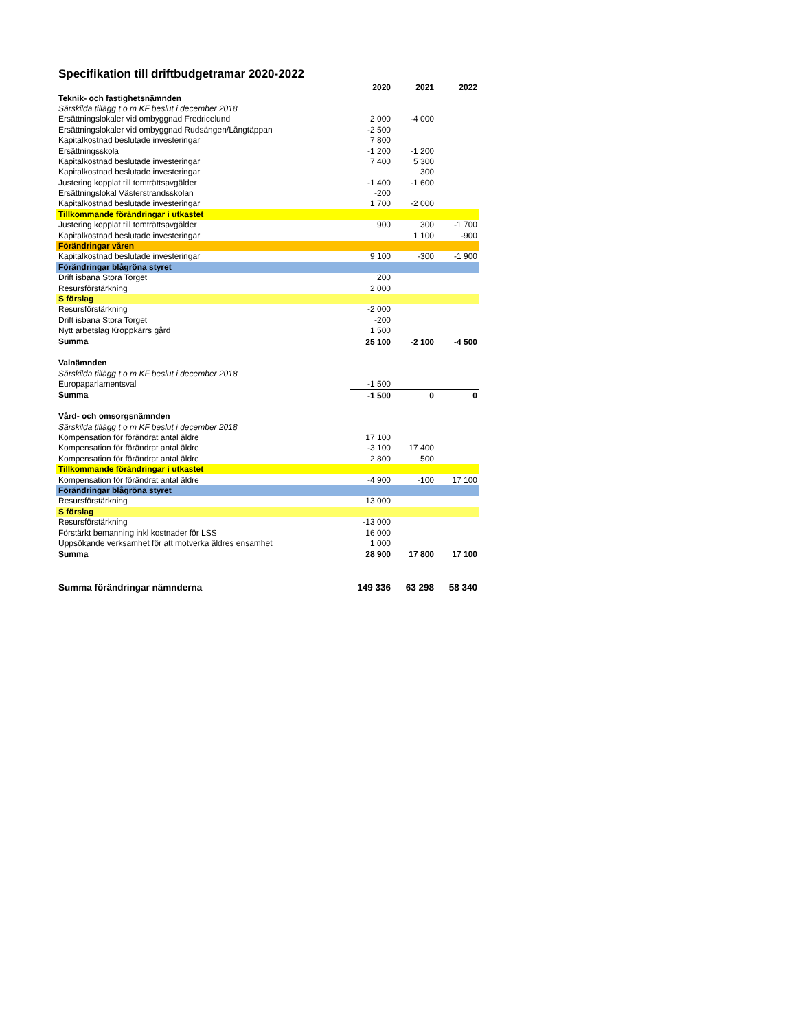Specifikation till driftbudgetramar 2020-2022
| | 2020 | 2021 | 2022 |
| Teknik- och fastighetsnämnden | | | |
| Särskilda tillägg t o m KF beslut i december 2018 | | | |
| Ersättningslokaler vid ombyggnad Fredricelund | 2 000 | -4 000 | |
| Ersättningslokaler vid ombyggnad Rudsängen/Långtäppan | -2 500 | | |
| Kapitalkostnad beslutade investeringar | 7 800 | | |
| Ersättningsskola | -1 200 | -1 200 | |
| Kapitalkostnad beslutade investeringar | 7 400 | 5 300 | |
| Kapitalkostnad beslutade investeringar | | 300 | |
| Justering kopplat till tomträttsavgälder | -1 400 | -1 600 | |
| Ersättningslokal Västerstrandsskolan | -200 | | |
| Kapitalkostnad beslutade investeringar | 1 700 | -2 000 | |
| Tillkommande förändringar i utkastet | | | |
| Justering kopplat till tomträttsavgälder | 900 | 300 | -1 700 |
| Kapitalkostnad beslutade investeringar | | 1 100 | -900 |
| Förändringar våren | | | |
| Kapitalkostnad beslutade investeringar | 9 100 | -300 | -1 900 |
| Förändringar blågröna styret | | | |
| Drift isbana Stora Torget | 200 | | |
| Resursförstärkning | 2 000 | | |
| S förslag | | | |
| Resursförstärkning | -2 000 | | |
| Drift isbana Stora Torget | -200 | | |
| Nytt arbetslag Kroppkärrs gård | 1 500 | | |
| Summa | 25 100 | -2 100 | -4 500 |
| Valnämnden | | | |
| Särskilda tillägg t o m KF beslut i december 2018 | | | |
| Europaparlamentsval | -1 500 | | |
| Summa | -1 500 | 0 | 0 |
| Vård- och omsorgsnämnden | | | |
| Särskilda tillägg t o m KF beslut i december 2018 | | | |
| Kompensation för förändrat antal äldre | 17 100 | | |
| Kompensation för förändrat antal äldre | -3 100 | 17 400 | |
| Kompensation för förändrat antal äldre | 2 800 | 500 | |
| Tillkommande förändringar i utkastet | | | |
| Kompensation för förändrat antal äldre | -4 900 | -100 | 17 100 |
| Förändringar blågröna styret | | | |
| Resursförstärkning | 13 000 | | |
| S förslag | | | |
| Resursförstärkning | -13 000 | | |
| Förstärkt bemanning inkl kostnader för LSS | 16 000 | | |
| Uppsökande verksamhet för att motverka äldres ensamhet | 1 000 | | |
| Summa | 28 900 | 17 800 | 17 100 |
| Summa förändringar nämnderna | 149 336 | 63 298 | 58 340 |